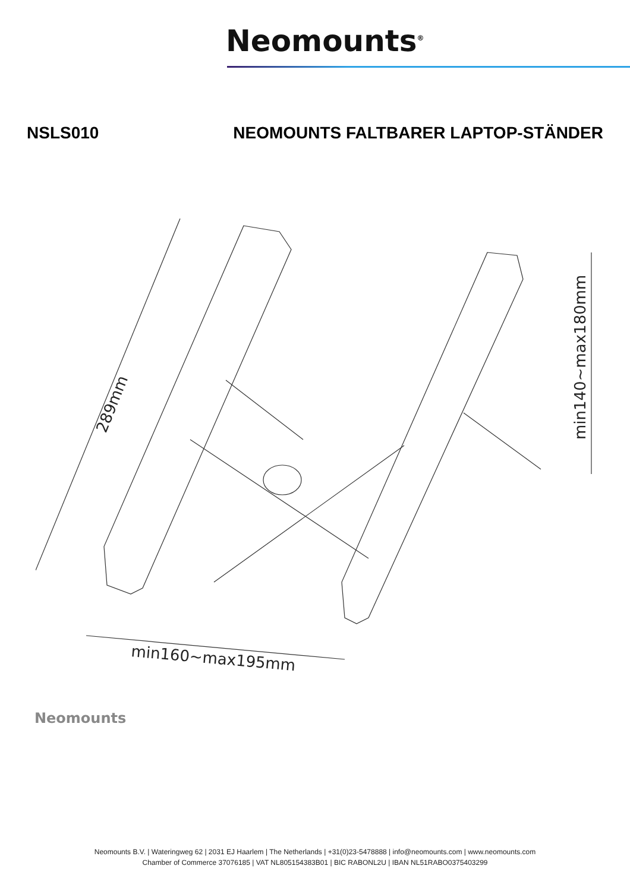Neomounts<sup>®</sup>
NSLS010 NEOMOUNTS FALTBARER LAPTOP-STÄNDER
289mm
min160~max195mm
min140~max180mm
Neomounts
Neomounts B.V. | Wateringweg 62 | 2031 EJ Haarlem | The Netherlands | +31(0)23-5478888 | info@neomounts.com | www.neomounts.com
Chamber of Commerce 37076185 | VAT NL805154383B01 | BIC RABONL2U | IBAN NL51RABO0375403299